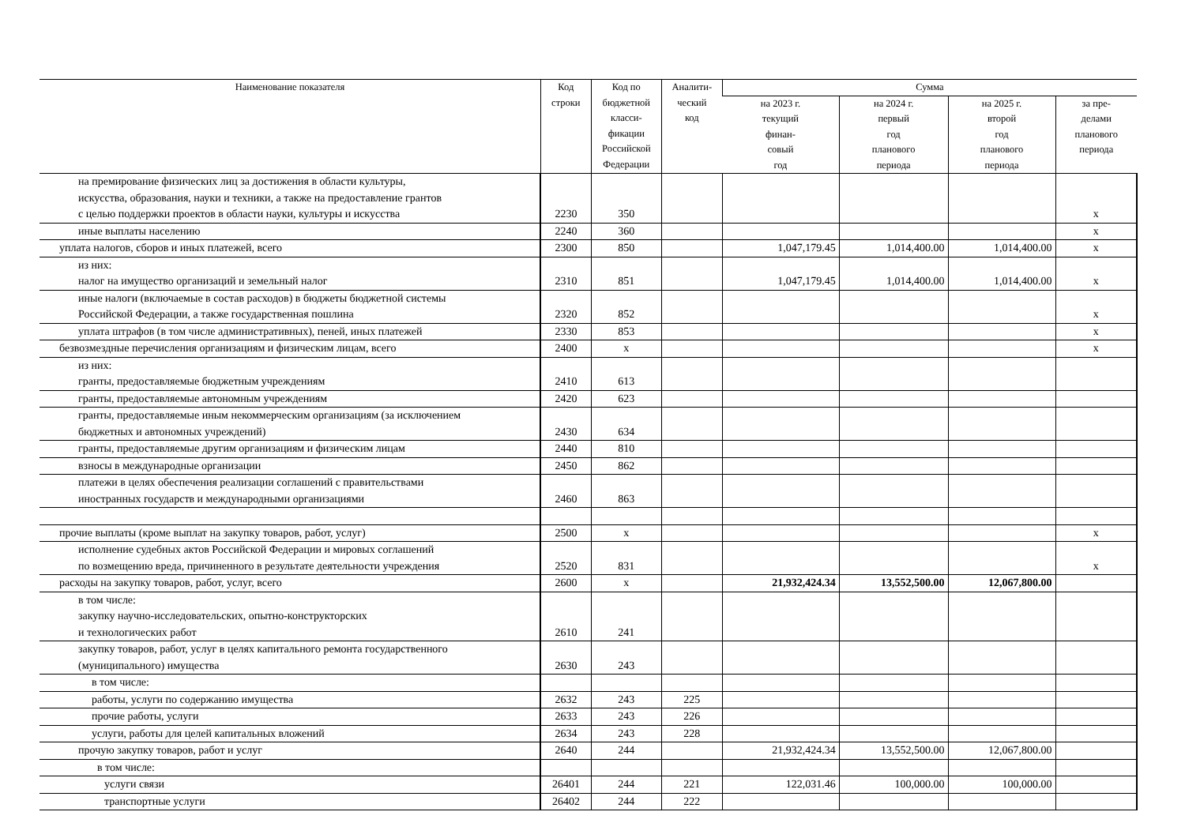| Наименование показателя | Код строки | Код по бюджетной класси- фикации Российской Федерации | Аналити- ческий код | Сумма | | | |
| --- | --- | --- | --- | --- | --- | --- | --- |
| | | | | на 2023 г. текущий финан- совый год | на 2024 г. первый год планового периода | на 2025 г. второй год планового периода | за пре- делами планового периода |
| на премирование физических лиц за достижения в области культуры, искусства, образования, науки и техники, а также на предоставление грантов с целью поддержки проектов в области науки, культуры и искусства | 2230 | 350 | | | | | x |
| иные выплаты населению | 2240 | 360 | | | | | x |
| уплата налогов, сборов и иных платежей, всего | 2300 | 850 | | 1,047,179.45 | 1,014,400.00 | 1,014,400.00 | x |
| из них: налог на имущество организаций и земельный налог | 2310 | 851 | | 1,047,179.45 | 1,014,400.00 | 1,014,400.00 | x |
| иные налоги (включаемые в состав расходов) в бюджеты бюджетной системы Российской Федерации, а также государственная пошлина | 2320 | 852 | | | | | x |
| уплата штрафов (в том числе административных), пеней, иных платежей | 2330 | 853 | | | | | x |
| безвозмездные перечисления организациям и физическим лицам, всего | 2400 | x | | | | | x |
| из них: гранты, предоставляемые бюджетным учреждениям | 2410 | 613 | | | | | |
| гранты, предоставляемые автономным учреждениям | 2420 | 623 | | | | | |
| гранты, предоставляемые иным некоммерческим организациям (за исключением бюджетных и автономных учреждений) | 2430 | 634 | | | | | |
| гранты, предоставляемые другим организациям и физическим лицам | 2440 | 810 | | | | | |
| взносы в международные организации | 2450 | 862 | | | | | |
| платежи в целях обеспечения реализации соглашений с правительствами иностранных государств и международными организациями | 2460 | 863 | | | | | |
| прочие выплаты (кроме выплат на закупку товаров, работ, услуг) | 2500 | x | | | | | x |
| исполнение судебных актов Российской Федерации и мировых соглашений по возмещению вреда, причиненного в результате деятельности учреждения | 2520 | 831 | | | | | x |
| расходы на закупку товаров, работ, услуг, всего | 2600 | x | | 21,932,424.34 | 13,552,500.00 | 12,067,800.00 | |
| в том числе: закупку научно-исследовательских, опытно-конструкторских и технологических работ | 2610 | 241 | | | | | |
| закупку товаров, работ, услуг в целях капитального ремонта государственного (муниципального) имущества | 2630 | 243 | | | | | |
| в том числе: | | | | | | | |
| работы, услуги по содержанию имущества | 2632 | 243 | 225 | | | | |
| прочие работы, услуги | 2633 | 243 | 226 | | | | |
| услуги, работы для целей капитальных вложений | 2634 | 243 | 228 | | | | |
| прочую закупку товаров, работ и услуг | 2640 | 244 | | 21,932,424.34 | 13,552,500.00 | 12,067,800.00 | |
| в том числе: | | | | | | | |
| услуги связи | 26401 | 244 | 221 | 122,031.46 | 100,000.00 | 100,000.00 | |
| транспортные услуги | 26402 | 244 | 222 | | | | |